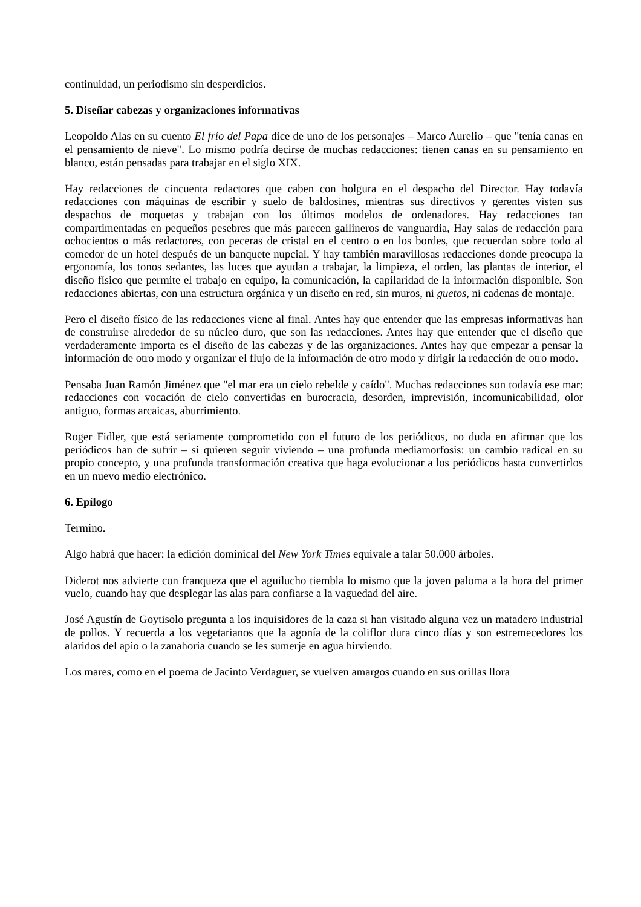continuidad, un periodismo sin desperdicios.
5. Diseñar cabezas y organizaciones informativas
Leopoldo Alas en su cuento El frío del Papa dice de uno de los personajes – Marco Aurelio – que "tenía canas en el pensamiento de nieve". Lo mismo podría decirse de muchas redacciones: tienen canas en su pensamiento en blanco, están pensadas para trabajar en el siglo XIX.
Hay redacciones de cincuenta redactores que caben con holgura en el despacho del Director. Hay todavía redacciones con máquinas de escribir y suelo de baldosines, mientras sus directivos y gerentes visten sus despachos de moquetas y trabajan con los últimos modelos de ordenadores. Hay redacciones tan compartimentadas en pequeños pesebres que más parecen gallineros de vanguardia, Hay salas de redacción para ochocientos o más redactores, con peceras de cristal en el centro o en los bordes, que recuerdan sobre todo al comedor de un hotel después de un banquete nupcial. Y hay también maravillosas redacciones donde preocupa la ergonomía, los tonos sedantes, las luces que ayudan a trabajar, la limpieza, el orden, las plantas de interior, el diseño físico que permite el trabajo en equipo, la comunicación, la capilaridad de la información disponible. Son redacciones abiertas, con una estructura orgánica y un diseño en red, sin muros, ni guetos, ni cadenas de montaje.
Pero el diseño físico de las redacciones viene al final. Antes hay que entender que las empresas informativas han de construirse alrededor de su núcleo duro, que son las redacciones. Antes hay que entender que el diseño que verdaderamente importa es el diseño de las cabezas y de las organizaciones. Antes hay que empezar a pensar la información de otro modo y organizar el flujo de la información de otro modo y dirigir la redacción de otro modo.
Pensaba Juan Ramón Jiménez que "el mar era un cielo rebelde y caído". Muchas redacciones son todavía ese mar: redacciones con vocación de cielo convertidas en burocracia, desorden, imprevisión, incomunicabilidad, olor antiguo, formas arcaicas, aburrimiento.
Roger Fidler, que está seriamente comprometido con el futuro de los periódicos, no duda en afirmar que los periódicos han de sufrir – si quieren seguir viviendo – una profunda mediamorfosis: un cambio radical en su propio concepto, y una profunda transformación creativa que haga evolucionar a los periódicos hasta convertirlos en un nuevo medio electrónico.
6. Epílogo
Termino.
Algo habrá que hacer: la edición dominical del New York Times equivale a talar 50.000 árboles.
Diderot nos advierte con franqueza que el aguilucho tiembla lo mismo que la joven paloma a la hora del primer vuelo, cuando hay que desplegar las alas para confiarse a la vaguedad del aire.
José Agustín de Goytisolo pregunta a los inquisidores de la caza si han visitado alguna vez un matadero industrial de pollos. Y recuerda a los vegetarianos que la agonía de la coliflor dura cinco días y son estremecedores los alaridos del apio o la zanahoria cuando se les sumerje en agua hirviendo.
Los mares, como en el poema de Jacinto Verdaguer, se vuelven amargos cuando en sus orillas llora